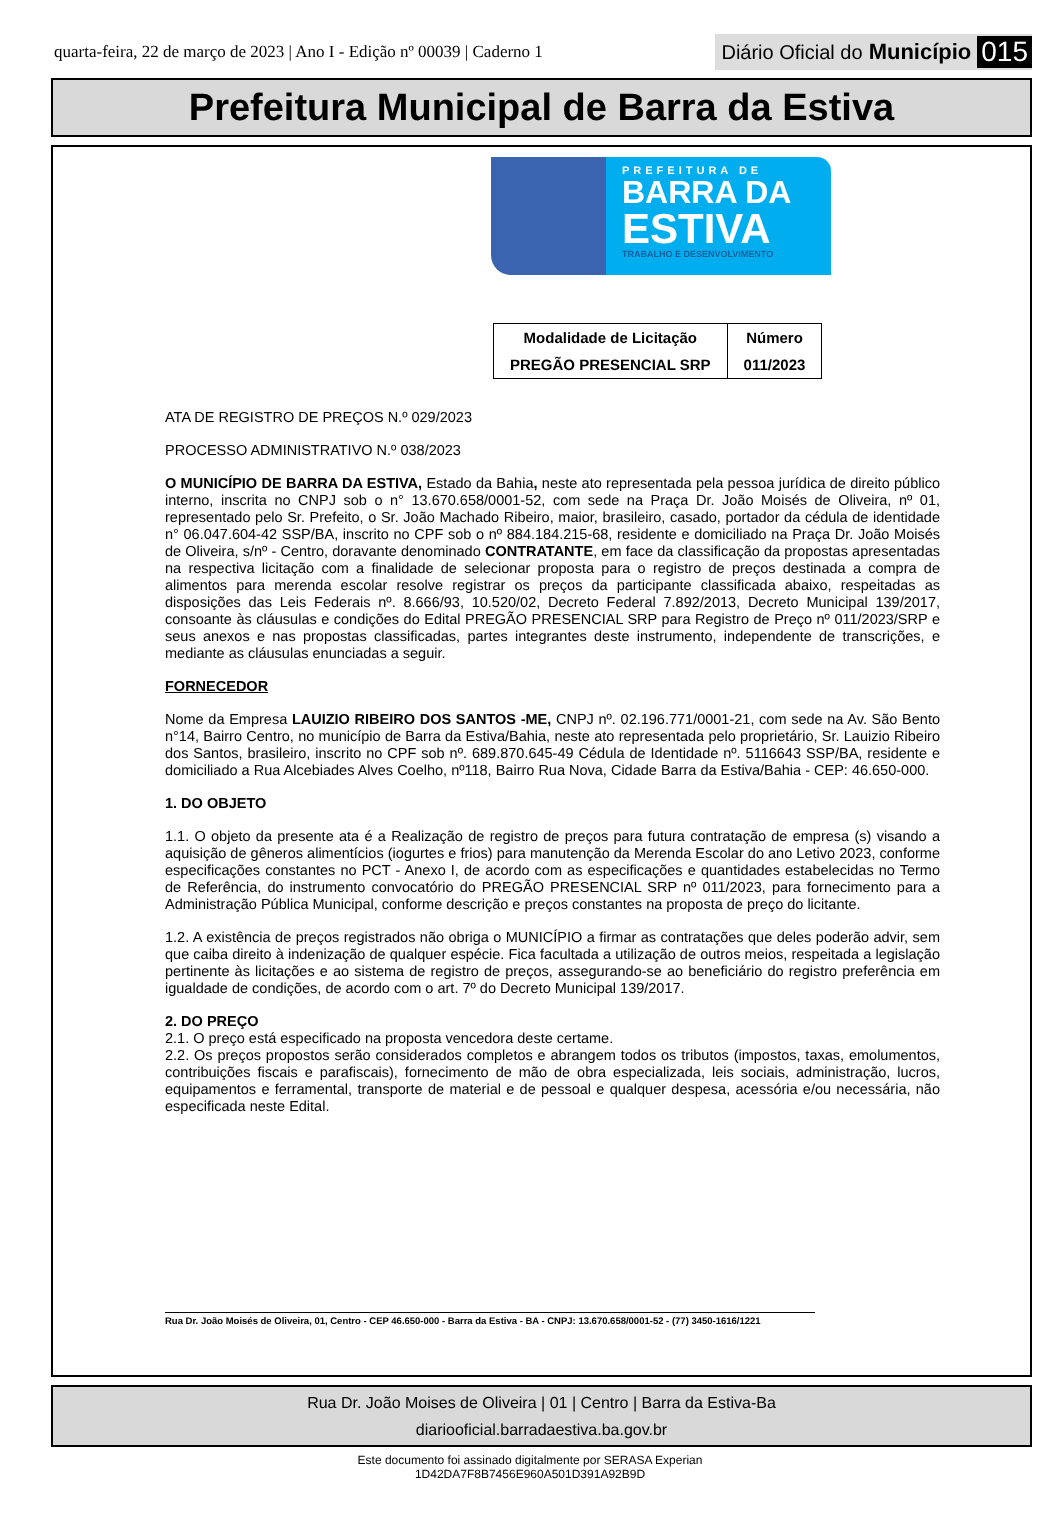quarta-feira, 22 de março de 2023 | Ano I - Edição nº 00039 | Caderno 1
Diário Oficial do Município 015
Prefeitura Municipal de Barra da Estiva
PREFEITURA DE
BARRA DA
ESTIVA
TRABALHO E DESENVOLVIMENTO
| Modalidade de Licitação | Número |
| PREGÃO PRESENCIAL SRP | 011/2023 |
ATA DE REGISTRO DE PREÇOS N.º 029/2023
PROCESSO ADMINISTRATIVO N.º 038/2023
O MUNICÍPIO DE BARRA DA ESTIVA, Estado da Bahia, neste ato representada pela pessoa jurídica de direito público interno, inscrita no CNPJ sob o n° 13.670.658/0001-52, com sede na Praça Dr. João Moisés de Oliveira, nº 01, representado pelo Sr. Prefeito, o Sr. João Machado Ribeiro, maior, brasileiro, casado, portador da cédula de identidade n° 06.047.604-42 SSP/BA, inscrito no CPF sob o nº 884.184.215-68, residente e domiciliado na Praça Dr. João Moisés de Oliveira, s/nº - Centro, doravante denominado CONTRATANTE, em face da classificação da propostas apresentadas na respectiva licitação com a finalidade de selecionar proposta para o registro de preços destinada a compra de alimentos para merenda escolar resolve registrar os preços da participante classificada abaixo, respeitadas as disposições das Leis Federais nº. 8.666/93, 10.520/02, Decreto Federal 7.892/2013, Decreto Municipal 139/2017, consoante às cláusulas e condições do Edital PREGÃO PRESENCIAL SRP para Registro de Preço nº 011/2023/SRP e seus anexos e nas propostas classificadas, partes integrantes deste instrumento, independente de transcrições, e mediante as cláusulas enunciadas a seguir.
FORNECEDOR
Nome da Empresa LAUIZIO RIBEIRO DOS SANTOS -ME, CNPJ nº. 02.196.771/0001-21, com sede na Av. São Bento n°14, Bairro Centro, no município de Barra da Estiva/Bahia, neste ato representada pelo proprietário, Sr. Lauizio Ribeiro dos Santos, brasileiro, inscrito no CPF sob nº. 689.870.645-49 Cédula de Identidade nº. 5116643 SSP/BA, residente e domiciliado a Rua Alcebiades Alves Coelho, nº118, Bairro Rua Nova, Cidade Barra da Estiva/Bahia - CEP: 46.650-000.
1. DO OBJETO
1.1. O objeto da presente ata é a Realização de registro de preços para futura contratação de empresa (s) visando a aquisição de gêneros alimentícios (iogurtes e frios) para manutenção da Merenda Escolar do ano Letivo 2023, conforme especificações constantes no PCT - Anexo I, de acordo com as especificações e quantidades estabelecidas no Termo de Referência, do instrumento convocatório do PREGÃO PRESENCIAL SRP nº 011/2023, para fornecimento para a Administração Pública Municipal, conforme descrição e preços constantes na proposta de preço do licitante.
1.2. A existência de preços registrados não obriga o MUNICÍPIO a firmar as contratações que deles poderão advir, sem que caiba direito à indenização de qualquer espécie. Fica facultada a utilização de outros meios, respeitada a legislação pertinente às licitações e ao sistema de registro de preços, assegurando-se ao beneficiário do registro preferência em igualdade de condições, de acordo com o art. 7º do Decreto Municipal 139/2017.
2. DO PREÇO
2.1. O preço está especificado na proposta vencedora deste certame.
2.2. Os preços propostos serão considerados completos e abrangem todos os tributos (impostos, taxas, emolumentos, contribuições fiscais e parafiscais), fornecimento de mão de obra especializada, leis sociais, administração, lucros, equipamentos e ferramental, transporte de material e de pessoal e qualquer despesa, acessória e/ou necessária, não especificada neste Edital.
Rua Dr. João Moisés de Oliveira, 01, Centro - CEP 46.650-000 - Barra da Estiva - BA - CNPJ: 13.670.658/0001-52 - (77) 3450-1616/1221
Rua Dr. João Moises de Oliveira | 01 | Centro | Barra da Estiva-Ba
diariooficial.barradaestiva.ba.gov.br
Este documento foi assinado digitalmente por SERASA Experian
1D42DA7F8B7456E960A501D391A92B9D